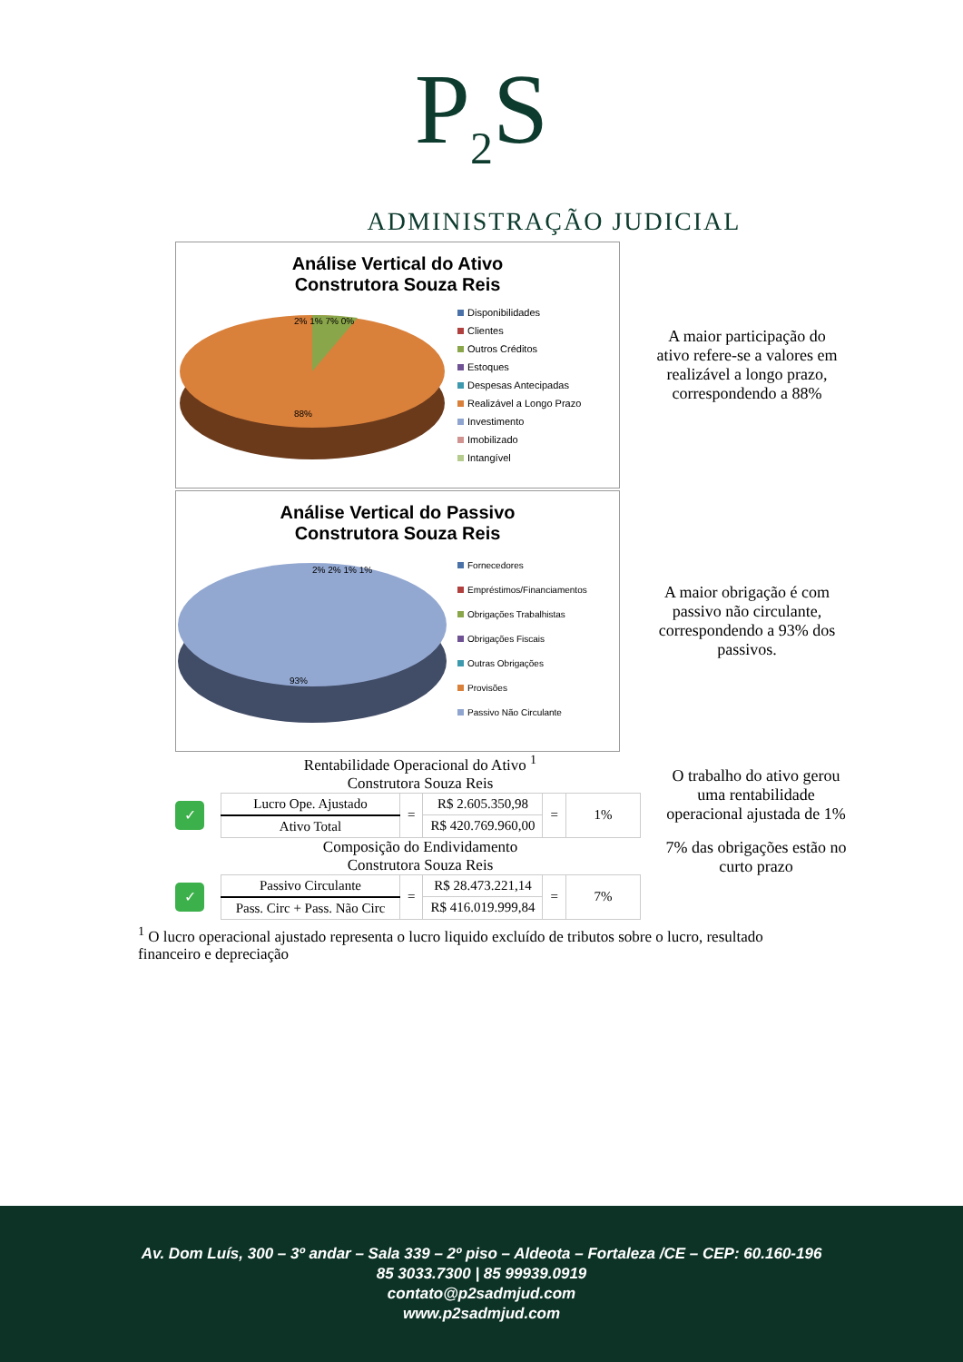P<sub>2</sub>S
ADMINISTRAÇÃO JUDICIAL
Análise Vertical do Ativo
Construtora Souza Reis
2% 1% 7% 0%
88%
Disponibilidades
Clientes
Outros Créditos
Estoques
Despesas Antecipadas
Realizável a Longo Prazo
Investimento
Imobilizado
Intangível
A maior participação do ativo refere-se a valores em realizável a longo prazo, correspondendo a 88%
Análise Vertical do Passivo
Construtora Souza Reis
2% 2% 1% 1%
93%
Fornecedores
Empréstimos/Financiamentos
Obrigações Trabalhistas
Obrigações Fiscais
Outras Obrigações
Provisões
Passivo Não Circulante
A maior obrigação é com passivo não circulante, correspondendo a 93% dos passivos.
Rentabilidade Operacional do Ativo <sup>1</sup>
Construtora Souza Reis
✓
| Lucro Ope. Ajustado | = | R$ 2.605.350,98 | = | 1% |
| Ativo Total | | R$ 420.769.960,00 | | |
O trabalho do ativo gerou uma rentabilidade operacional ajustada de 1%
Composição do Endividamento
Construtora Souza Reis
✓
| Passivo Circulante | = | R$ 28.473.221,14 | = | 7% |
| Pass. Circ + Pass. Não Circ | | R$ 416.019.999,84 | | |
7% das obrigações estão no curto prazo
<sup>1</sup> O lucro operacional ajustado representa o lucro liquido excluído de tributos sobre o lucro, resultado financeiro e depreciação
Av. Dom Luís, 300 – 3º andar – Sala 339 – 2º piso – Aldeota – Fortaleza /CE – CEP: 60.160-196
85 3033.7300 | 85 99939.0919
contato@p2sadmjud.com
www.p2sadmjud.com